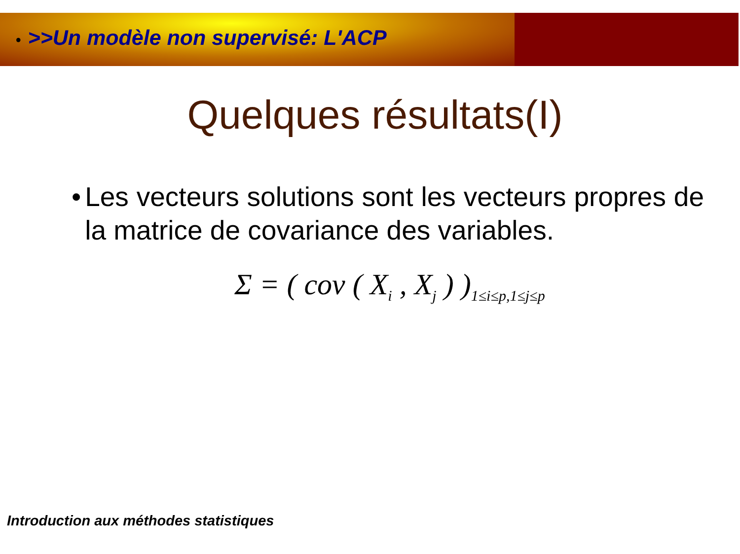• >>Un modèle non supervisé: L'ACP
Quelques résultats(I)
• Les vecteurs solutions sont les vecteurs propres de la matrice de covariance des variables.
Σ = ( cov ( X<sub>i</sub> , X<sub>j</sub> ) )<sub>1≤i≤p,1≤j≤p</sub>
Introduction aux méthodes statistiques